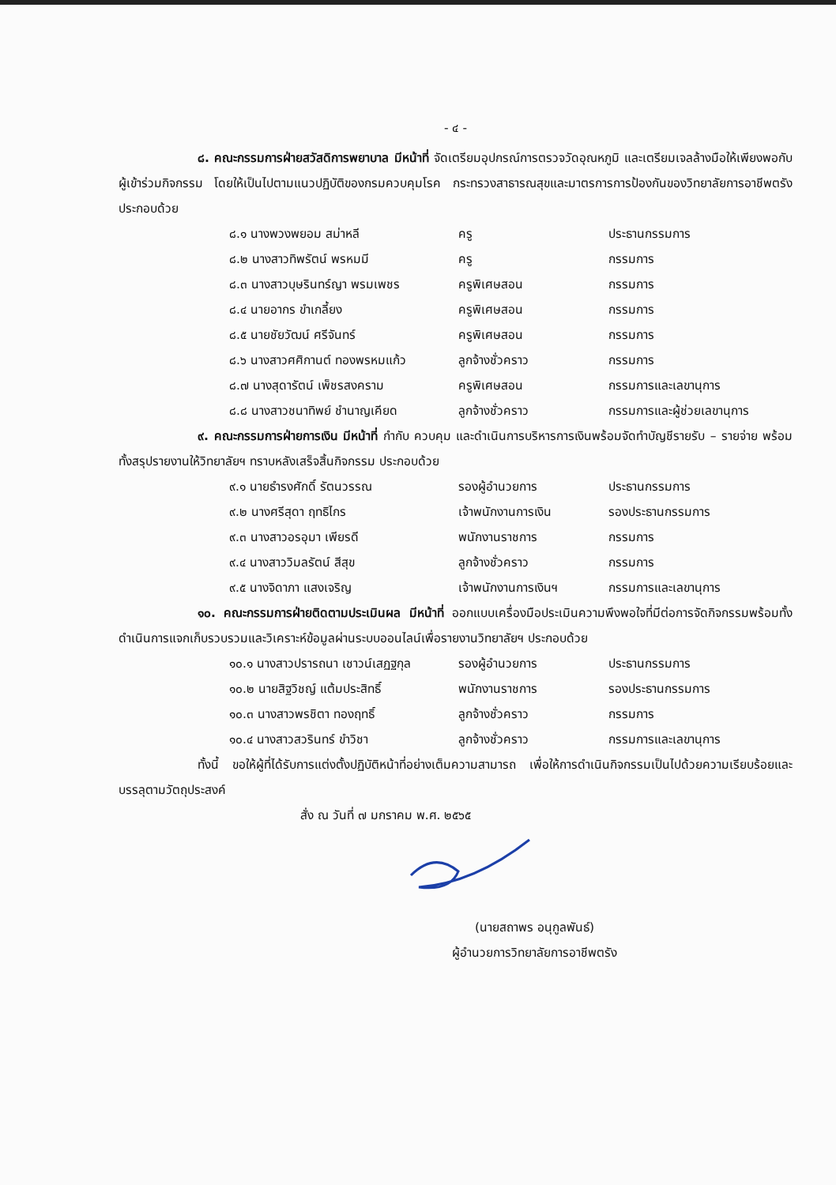- ๔ -
๘. คณะกรรมการฝ่ายสวัสดิการพยาบาล มีหน้าที่ จัดเตรียมอุปกรณ์การตรวจวัดอุณหภูมิ และเตรียมเจลล้างมือให้เพียงพอกับผู้เข้าร่วมกิจกรรม โดยให้เป็นไปตามแนวปฏิบัติของกรมควบคุมโรค กระทรวงสาธารณสุขและมาตรการการป้องกันของวิทยาลัยการอาชีพตรัง ประกอบด้วย
| ๘.๑ นางพวงพยอม สม่าหลี | ครู | ประธานกรรมการ |
| ๘.๒ นางสาวทิพรัตน์ พรหมมี | ครู | กรรมการ |
| ๘.๓ นางสาวบุษรินทร์ญา พรมเพชร | ครูพิเศษสอน | กรรมการ |
| ๘.๔ นายอากร ขำเกลี้ยง | ครูพิเศษสอน | กรรมการ |
| ๘.๕ นายชัยวัฒน์ ศรีจันทร์ | ครูพิเศษสอน | กรรมการ |
| ๘.๖ นางสาวศศิกานต์ ทองพรหมแก้ว | ลูกจ้างชั่วคราว | กรรมการ |
| ๘.๗ นางสุดารัตน์ เพ็ชรสงคราม | ครูพิเศษสอน | กรรมการและเลขานุการ |
| ๘.๘ นางสาวชนาทิพย์ ชำนาญเคียด | ลูกจ้างชั่วคราว | กรรมการและผู้ช่วยเลขานุการ |
๙. คณะกรรมการฝ่ายการเงิน มีหน้าที่ กำกับ ควบคุม และดำเนินการบริหารการเงินพร้อมจัดทำบัญชีรายรับ – รายจ่าย พร้อมทั้งสรุปรายงานให้วิทยาลัยฯ ทราบหลังเสร็จสิ้นกิจกรรม ประกอบด้วย
| ๙.๑ นายธำรงศักดิ์ รัตนวรรณ | รองผู้อำนวยการ | ประธานกรรมการ |
| ๙.๒ นางศรีสุดา ฤทธิไกร | เจ้าพนักงานการเงิน | รองประธานกรรมการ |
| ๙.๓ นางสาวอรอุมา เพียรดี | พนักงานราชการ | กรรมการ |
| ๙.๔ นางสาววิมลรัตน์ สีสุข | ลูกจ้างชั่วคราว | กรรมการ |
| ๙.๕ นางจิดาภา แสงเจริญ | เจ้าพนักงานการเงินฯ | กรรมการและเลขานุการ |
๑๐. คณะกรรมการฝ่ายติดตามประเมินผล มีหน้าที่ ออกแบบเครื่องมือประเมินความพึงพอใจที่มีต่อการจัดกิจกรรมพร้อมทั้งดำเนินการแจกเก็บรวบรวมและวิเคราะห์ข้อมูลผ่านระบบออนไลน์เพื่อรายงานวิทยาลัยฯ ประกอบด้วย
| ๑๐.๑ นางสาวปรารถนา เชาวน์เสฏฐกุล | รองผู้อำนวยการ | ประธานกรรมการ |
| ๑๐.๒ นายสิฐวิชญ์ แต้มประสิทธิ์ | พนักงานราชการ | รองประธานกรรมการ |
| ๑๐.๓ นางสาวพรชิตา ทองฤทธิ์ | ลูกจ้างชั่วคราว | กรรมการ |
| ๑๐.๔ นางสาวสวรินทร์ ขำวิชา | ลูกจ้างชั่วคราว | กรรมการและเลขานุการ |
ทั้งนี้ ขอให้ผู้ที่ได้รับการแต่งตั้งปฏิบัติหน้าที่อย่างเต็มความสามารถ เพื่อให้การดำเนินกิจกรรมเป็นไปด้วยความเรียบร้อยและบรรลุตามวัตถุประสงค์
สั่ง ณ วันที่ ๗ มกราคม พ.ศ. ๒๕๖๕
(นายสถาพร อนุกูลพันธ์)
ผู้อำนวยการวิทยาลัยการอาชีพตรัง